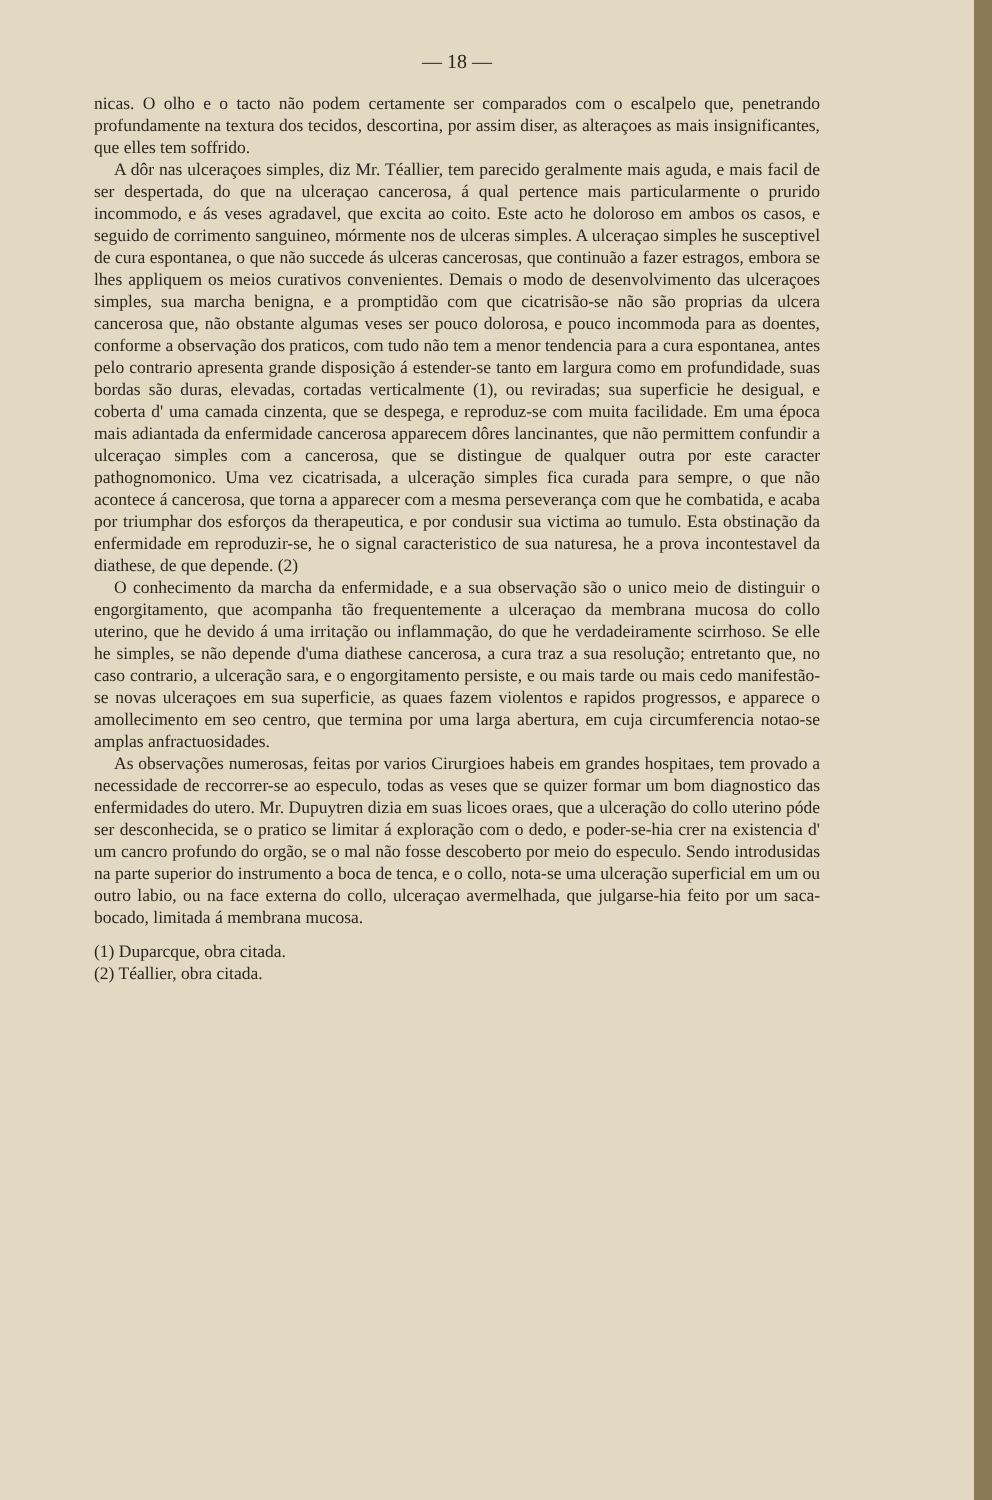— 18 —
nicas. O olho e o tacto não podem certamente ser comparados com o escalpelo que, penetrando profundamente na textura dos tecidos, descortina, por assim diser, as alteraçoes as mais insignificantes, que elles tem soffrido.
A dôr nas ulceraçoes simples, diz Mr. Téallier, tem parecido geralmente mais aguda, e mais facil de ser despertada, do que na ulceraçao cancerosa, á qual pertence mais particularmente o prurido incommodo, e ás veses agradavel, que excita ao coito. Este acto he doloroso em ambos os casos, e seguido de corrimento sanguineo, mórmente nos de ulceras simples. A ulceraçao simples he susceptivel de cura espontanea, o que não succede ás ulceras cancerosas, que continuão a fazer estragos, embora se lhes appliquem os meios curativos convenientes. Demais o modo de desenvolvimento das ulceraçoes simples, sua marcha benigna, e a promptidão com que cicatrisão-se não são proprias da ulcera cancerosa que, não obstante algumas veses ser pouco dolorosa, e pouco incommoda para as doentes, conforme a observação dos praticos, com tudo não tem a menor tendencia para a cura espontanea, antes pelo contrario apresenta grande disposição á estender-se tanto em largura como em profundidade, suas bordas são duras, elevadas, cortadas verticalmente (1), ou reviradas; sua superficie he desigual, e coberta d' uma camada cinzenta, que se despega, e reproduz-se com muita facilidade. Em uma época mais adiantada da enfermidade cancerosa apparecem dôres lancinantes, que não permittem confundir a ulceraçao simples com a cancerosa, que se distingue de qualquer outra por este caracter pathognomonico. Uma vez cicatrisada, a ulceração simples fica curada para sempre, o que não acontece á cancerosa, que torna a apparecer com a mesma perseverança com que he combatida, e acaba por triumphar dos esforços da therapeutica, e por condusir sua victima ao tumulo. Esta obstinação da enfermidade em reproduzir-se, he o signal caracteristico de sua naturesa, he a prova incontestavel da diathese, de que depende. (2)
O conhecimento da marcha da enfermidade, e a sua observação são o unico meio de distinguir o engorgitamento, que acompanha tão frequentemente a ulceraçao da membrana mucosa do collo uterino, que he devido á uma irritação ou inflammação, do que he verdadeiramente scirrhoso. Se elle he simples, se não depende d'uma diathese cancerosa, a cura traz a sua resolução; entretanto que, no caso contrario, a ulceração sara, e o engorgitamento persiste, e ou mais tarde ou mais cedo manifestão-se novas ulceraçoes em sua superficie, as quaes fazem violentos e rapidos progressos, e apparece o amollecimento em seo centro, que termina por uma larga abertura, em cuja circumferencia notao-se amplas anfractuosidades.
As observações numerosas, feitas por varios Cirurgioes habeis em grandes hospitaes, tem provado a necessidade de reccorrer-se ao especulo, todas as veses que se quizer formar um bom diagnostico das enfermidades do utero. Mr. Dupuytren dizia em suas licoes oraes, que a ulceração do collo uterino póde ser desconhecida, se o pratico se limitar á exploração com o dedo, e poder-se-hia crer na existencia d' um cancro profundo do orgão, se o mal não fosse descoberto por meio do especulo. Sendo introdusidas na parte superior do instrumento a boca de tenca, e o collo, nota-se uma ulceração superficial em um ou outro labio, ou na face externa do collo, ulceraçao avermelhada, que julgarse-hia feito por um saca-bocado, limitada á membrana mucosa.
(1) Duparcque, obra citada.
(2) Téallier, obra citada.